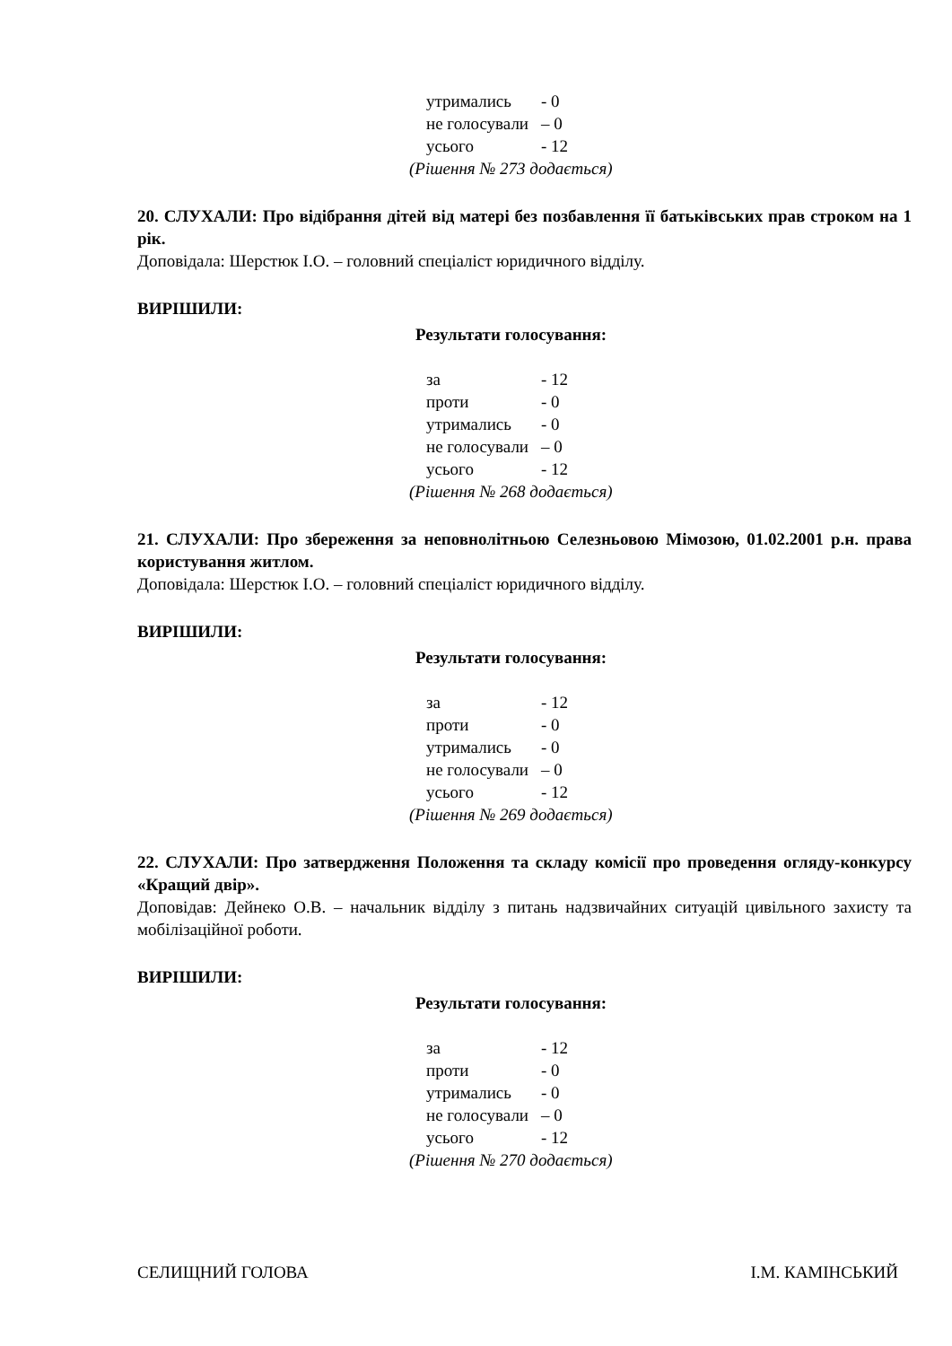утримались - 0
не голосували – 0
усього - 12
(Рішення № 273 додається)
20. СЛУХАЛИ: Про відібрання дітей від матері без позбавлення її батьківських прав строком на 1 рік.
Доповідала: Шерстюк І.О. – головний спеціаліст юридичного відділу.
ВИРІШИЛИ:
Результати голосування:
за - 12
проти - 0
утримались - 0
не голосували – 0
усього - 12
(Рішення № 268 додається)
21. СЛУХАЛИ: Про збереження за неповнолітньою Селезньовою Мімозою, 01.02.2001 р.н. права користування житлом.
Доповідала: Шерстюк І.О. – головний спеціаліст юридичного відділу.
ВИРІШИЛИ:
Результати голосування:
за - 12
проти - 0
утримались - 0
не голосували – 0
усього - 12
(Рішення № 269 додається)
22. СЛУХАЛИ: Про затвердження Положення та складу комісії про проведення огляду-конкурсу «Кращий двір».
Доповідав: Дейнеко О.В. – начальник відділу з питань надзвичайних ситуацій цивільного захисту та мобілізаційної роботи.
ВИРІШИЛИ:
Результати голосування:
за - 12
проти - 0
утримались - 0
не голосували – 0
усього - 12
(Рішення № 270 додається)
СЕЛИЩНИЙ ГОЛОВА І.М. КАМІНСЬКИЙ